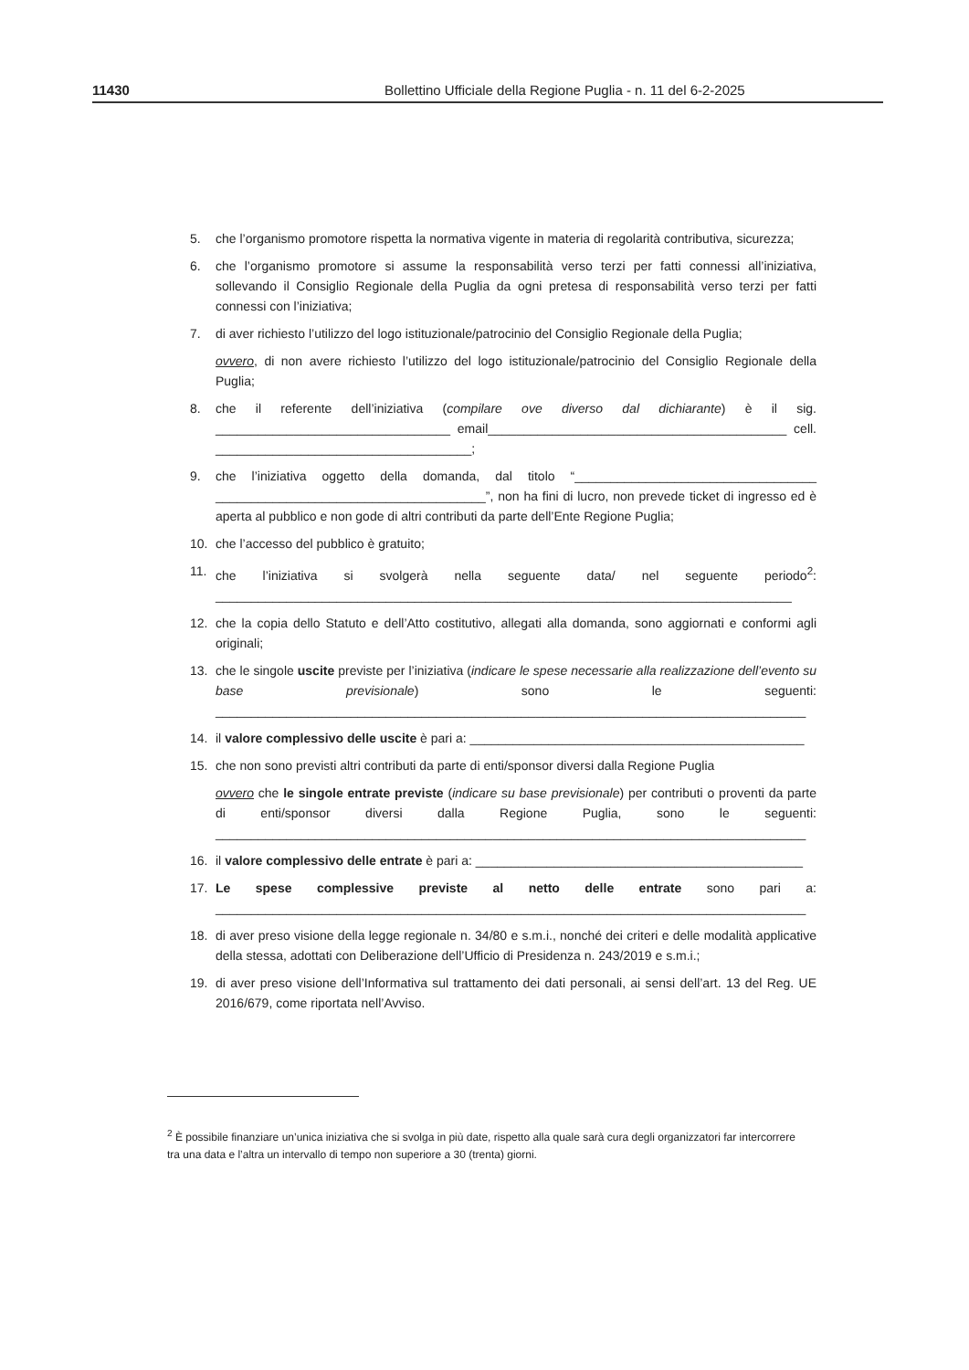11430 Bollettino Ufficiale della Regione Puglia - n. 11 del 6-2-2025
5. che l’organismo promotore rispetta la normativa vigente in materia di regolarità contributiva, sicurezza;
6. che l’organismo promotore si assume la responsabilità verso terzi per fatti connessi all’iniziativa, sollevando il Consiglio Regionale della Puglia da ogni pretesa di responsabilità verso terzi per fatti connessi con l’iniziativa;
7. di aver richiesto l’utilizzo del logo istituzionale/patrocinio del Consiglio Regionale della Puglia;
ovvero, di non avere richiesto l’utilizzo del logo istituzionale/patrocinio del Consiglio Regionale della Puglia;
8. che il referente dell’iniziativa (compilare ove diverso dal dichiarante) è il sig. _________________________________ email__________________________________________ cell. ____________________________________;
9. che l’iniziativa oggetto della domanda, dal titolo “__________________________________ ______________________________________”, non ha fini di lucro, non prevede ticket di ingresso ed è aperta al pubblico e non gode di altri contributi da parte dell’Ente Regione Puglia;
10. che l’accesso del pubblico è gratuito;
11. che l’iniziativa si svolgerà nella seguente data/ nel seguente periodo<sup>2</sup>: _________________________________________________________________________________
12. che la copia dello Statuto e dell’Atto costitutivo, allegati alla domanda, sono aggiornati e conformi agli originali;
13. che le singole uscite previste per l’iniziativa (indicare le spese necessarie alla realizzazione dell’evento su base previsionale) sono le seguenti: ___________________________________________________________________________________
14. il valore complessivo delle uscite è pari a: _______________________________________________
15. che non sono previsti altri contributi da parte di enti/sponsor diversi dalla Regione Puglia
ovvero che le singole entrate previste (indicare su base previsionale) per contributi o proventi da parte di enti/sponsor diversi dalla Regione Puglia, sono le seguenti: ___________________________________________________________________________________
16. il valore complessivo delle entrate è pari a: ______________________________________________
17. Le spese complessive previste al netto delle entrate sono pari a: ___________________________________________________________________________________
18. di aver preso visione della legge regionale n. 34/80 e s.m.i., nonché dei criteri e delle modalità applicative della stessa, adottati con Deliberazione dell’Ufficio di Presidenza n. 243/2019 e s.m.i.;
19. di aver preso visione dell’Informativa sul trattamento dei dati personali, ai sensi dell’art. 13 del Reg. UE 2016/679, come riportata nell’Avviso.
<sup>2</sup> È possibile finanziare un’unica iniziativa che si svolga in più date, rispetto alla quale sarà cura degli organizzatori far intercorrere tra una data e l’altra un intervallo di tempo non superiore a 30 (trenta) giorni.